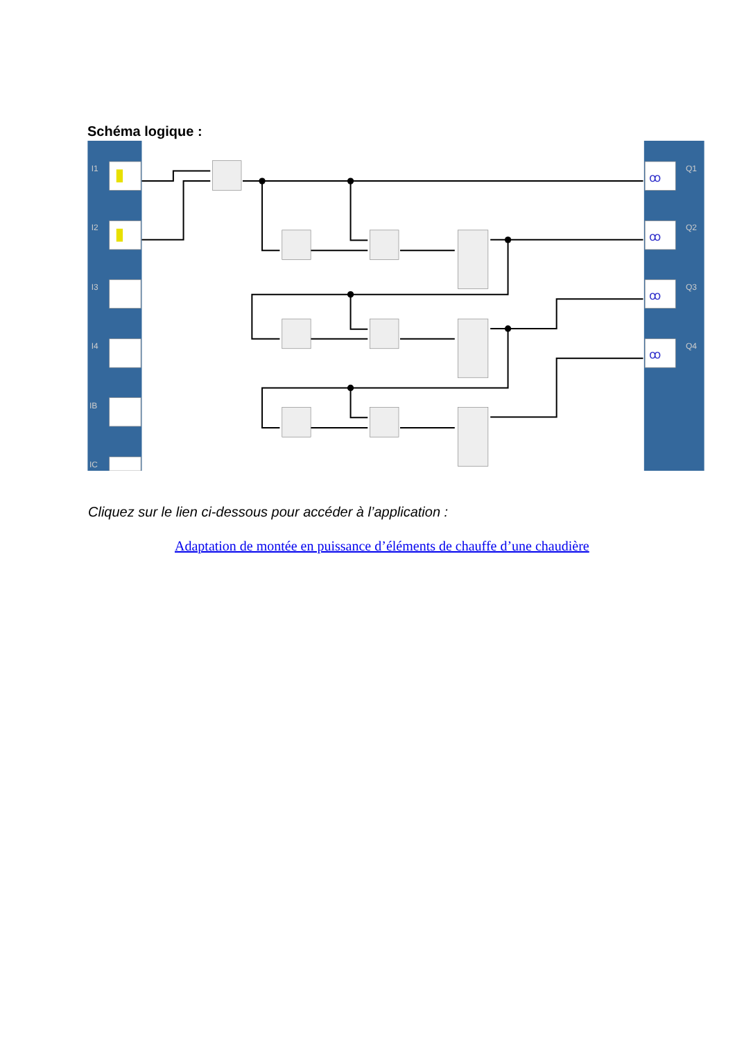Schéma logique :
I1
I2
I3
I4
IB
IC
Q1
Q2
Q3
Q4
ꝏ
ꝏ
ꝏ
ꝏ
Cliquez sur le lien ci-dessous pour accéder à l’application :
Adaptation de montée en puissance d’éléments de chauffe d’une chaudière